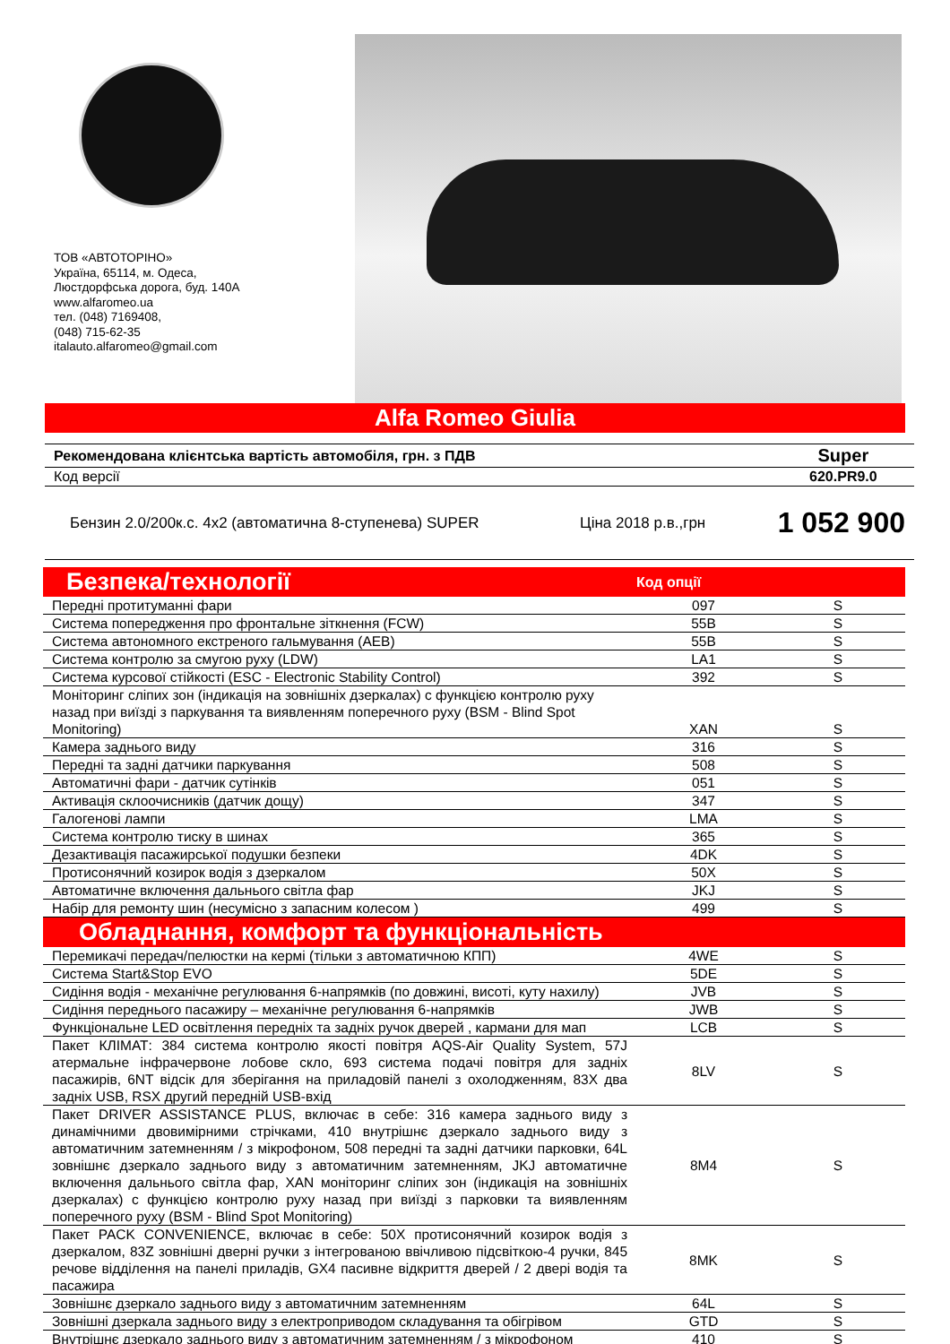ТОВ «АВТОТОРІНО»
Україна, 65114, м. Одеса,
Люстдорфська дорога, буд. 140А
www.alfaromeo.ua
тел. (048) 7169408,
(048) 715-62-35
italauto.alfaromeo@gmail.com
Alfa Romeo Giulia
| Рекомендована клієнтська вартість автомобіля, грн. з ПДВ | Super |
| Код версії | 620.PR9.0 |
| Бензин 2.0/200к.с. 4х2 (автоматична 8-ступенева) SUPER | Ціна 2018 р.в.,грн | 1 052 900 |
| Безпека/технології | Код опції | |
| --- | --- | --- |
| Передні протитуманні фари | 097 | S |
| Система попередження про фронтальне зіткнення (FCW) | 55B | S |
| Система автономного екстреного гальмування (AEB) | 55B | S |
| Система контролю за смугою руху (LDW) | LA1 | S |
| Система курсової стійкості (ESC - Electronic Stability Control) | 392 | S |
| Моніторинг сліпих зон (індикація на зовнішніх дзеркалах) с функцією контролю руху назад при виїзді з паркування та виявленням поперечного руху (BSM - Blind Spot Monitoring) | XAN | S |
| Камера заднього виду | 316 | S |
| Передні та задні датчики паркування | 508 | S |
| Автоматичні фари - датчик сутінків | 051 | S |
| Активація склоочисників (датчик дощу) | 347 | S |
| Галогенові лампи | LMA | S |
| Система контролю тиску в шинах | 365 | S |
| Дезактивація пасажирської подушки безпеки | 4DK | S |
| Протисонячний козирок водія з дзеркалом | 50X | S |
| Автоматичне включення дальнього світла фар | JKJ | S |
| Набір для ремонту шин (несумісно з запасним колесом ) | 499 | S |
| Обладнання, комфорт та функціональність | | |
| Перемикачі передач/пелюстки на кермі (тільки з автоматичною КПП) | 4WE | S |
| Система Start&Stop EVO | 5DE | S |
| Сидіння водія - механічне регулювання 6-напрямків (по довжині, висоті, куту нахилу) | JVB | S |
| Сидіння переднього пасажиру – механічне регулювання 6-напрямків | JWB | S |
| Функціональне LED освітлення передніх та задніх ручок дверей , кармани для мап | LCB | S |
| Пакет КЛІМАТ: 384 система контролю якості повітря AQS-Air Quality System, 57J атермальне інфрачервоне лобове скло, 693 система подачі повітря для задніх пасажирів, 6NT відсік для зберігання на приладовій панелі з охолодженням, 83X два задніх USB, RSX другий передній USB-вхід | 8LV | S |
| Пакет DRIVER ASSISTANCE PLUS, включає в себе: 316 камера заднього виду з динамічними двовимірними стрічками, 410 внутрішнє дзеркало заднього виду з автоматичним затемненням / з мікрофоном, 508 передні та задні датчики парковки, 64L зовнішнє дзеркало заднього виду з автоматичним затемненням, JKJ автоматичне включення дальнього світла фар, XAN моніторинг сліпих зон (індикація на зовнішніх дзеркалах) с функцією контролю руху назад при виїзді з парковки та виявленням поперечного руху (BSM - Blind Spot Monitoring) | 8M4 | S |
| Пакет PACK CONVENIENCE, включає в себе: 50X протисонячний козирок водія з дзеркалом, 83Z зовнішні дверні ручки з інтегрованою ввічливою підсвіткою-4 ручки, 845 речове відділення на панелі приладів, GX4 пасивне відкриття дверей / 2 двері водія та пасажира | 8MK | S |
| Зовнішнє дзеркало заднього виду з автоматичним затемненням | 64L | S |
| Зовнішні дзеркала заднього виду з електроприводом складування та обігрівом | GTD | S |
| Внутрішнє дзеркало заднього виду з автоматичним затемненням / з мікрофоном | 410 | S |